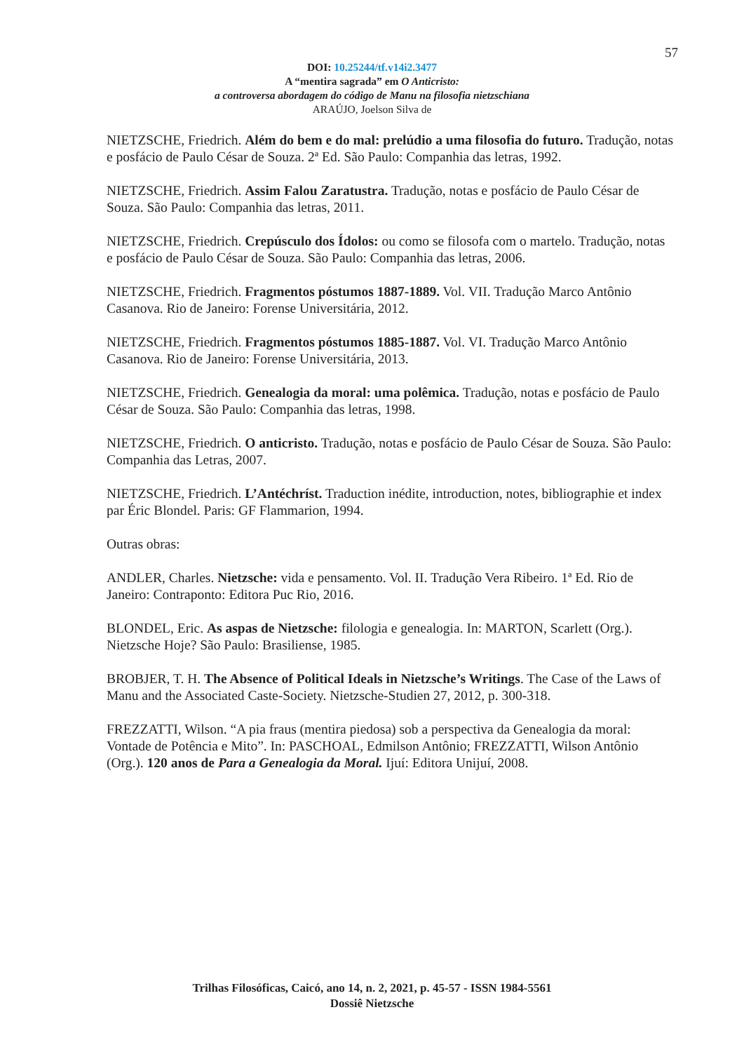57
DOI: 10.25244/tf.v14i2.3477
A “mentira sagrada” em O Anticristo:
a controversa abordagem do código de Manu na filosofia nietzschiana
ARAÚJO, Joelson Silva de
NIETZSCHE, Friedrich. Além do bem e do mal: prelúdio a uma filosofia do futuro. Tradução, notas e posfácio de Paulo César de Souza. 2ª Ed. São Paulo: Companhia das letras, 1992.
NIETZSCHE, Friedrich. Assim Falou Zaratustra. Tradução, notas e posfácio de Paulo César de Souza. São Paulo: Companhia das letras, 2011.
NIETZSCHE, Friedrich. Crepúsculo dos Ídolos: ou como se filosofa com o martelo. Tradução, notas e posfácio de Paulo César de Souza. São Paulo: Companhia das letras, 2006.
NIETZSCHE, Friedrich. Fragmentos póstumos 1887-1889. Vol. VII. Tradução Marco Antônio Casanova. Rio de Janeiro: Forense Universitária, 2012.
NIETZSCHE, Friedrich. Fragmentos póstumos 1885-1887. Vol. VI. Tradução Marco Antônio Casanova. Rio de Janeiro: Forense Universitária, 2013.
NIETZSCHE, Friedrich. Genealogia da moral: uma polêmica. Tradução, notas e posfácio de Paulo César de Souza. São Paulo: Companhia das letras, 1998.
NIETZSCHE, Friedrich. O anticristo. Tradução, notas e posfácio de Paulo César de Souza. São Paulo: Companhia das Letras, 2007.
NIETZSCHE, Friedrich. L’Antéchríst. Traduction inédite, introduction, notes, bibliographie et index par Éric Blondel. Paris: GF Flammarion, 1994.
Outras obras:
ANDLER, Charles. Nietzsche: vida e pensamento. Vol. II. Tradução Vera Ribeiro. 1ª Ed. Rio de Janeiro: Contraponto: Editora Puc Rio, 2016.
BLONDEL, Eric. As aspas de Nietzsche: filologia e genealogia. In: MARTON, Scarlett (Org.). Nietzsche Hoje? São Paulo: Brasiliense, 1985.
BROBJER, T. H. The Absence of Political Ideals in Nietzsche’s Writings. The Case of the Laws of Manu and the Associated Caste-Society. Nietzsche-Studien 27, 2012, p. 300-318.
FREZZATTI, Wilson. “A pia fraus (mentira piedosa) sob a perspectiva da Genealogia da moral: Vontade de Potência e Mito”. In: PASCHOAL, Edmilson Antônio; FREZZATTI, Wilson Antônio (Org.). 120 anos de Para a Genealogia da Moral. Ijuí: Editora Unijuí, 2008.
Trilhas Filosóficas, Caicó, ano 14, n. 2, 2021, p. 45-57 - ISSN 1984-5561
Dossiê Nietzsche